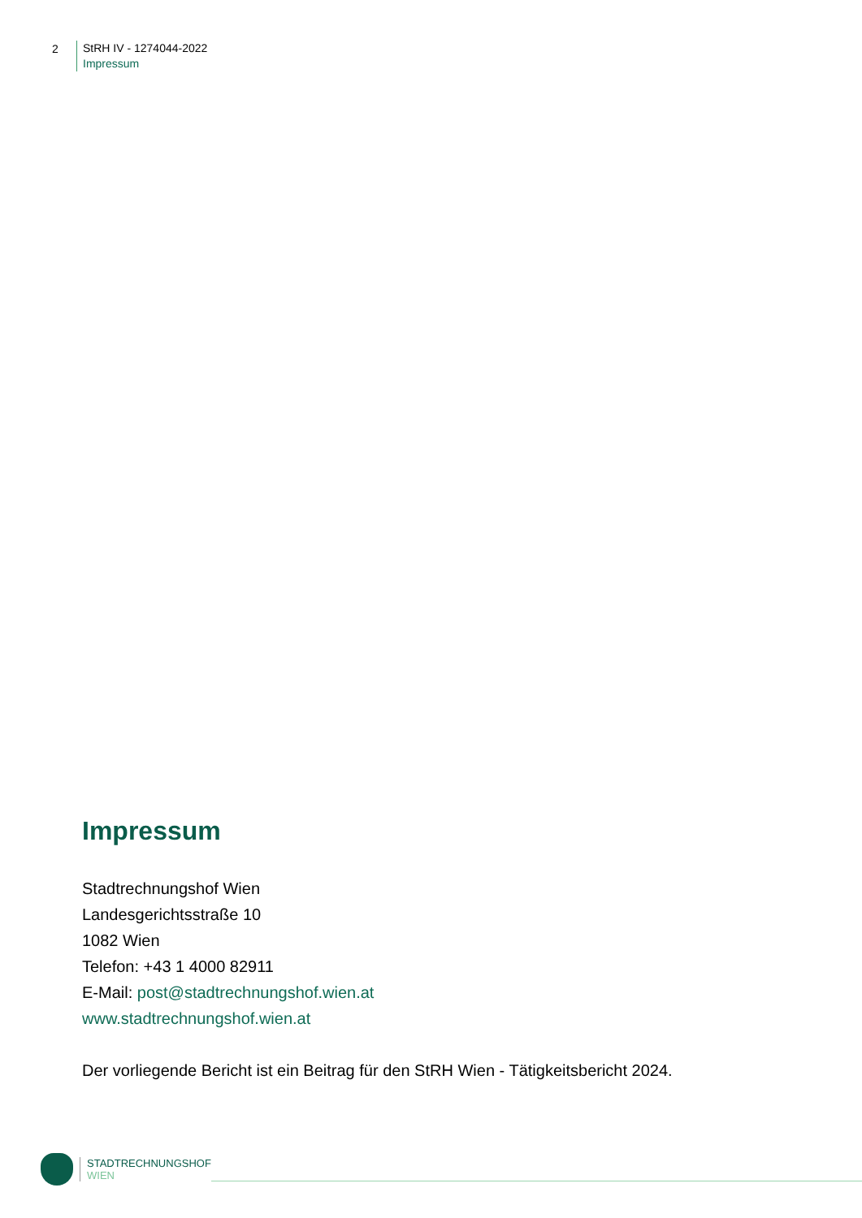2
StRH IV - 1274044-2022
Impressum
Impressum
Stadtrechnungshof Wien
Landesgerichtsstraße 10
1082 Wien
Telefon: +43 1 4000 82911
E-Mail: post@stadtrechnungshof.wien.at
www.stadtrechnungshof.wien.at
Der vorliegende Bericht ist ein Beitrag für den StRH Wien - Tätigkeitsbericht 2024.
STADTRECHNUNGSHOF
WIEN